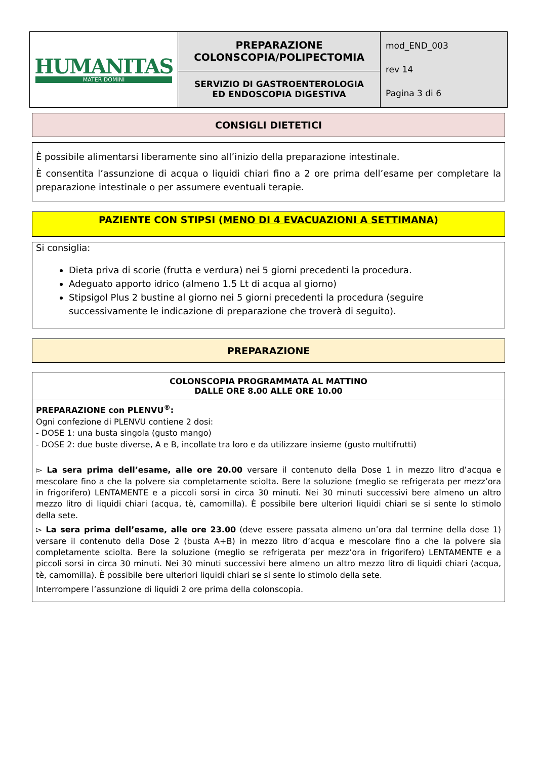| HUMANITAS MATER DOMINI | PREPARAZIONE COLONSCOPIA/POLIPECTOMIA | mod_END_003 rev 14 Pagina 3 di 6 |
| | SERVIZIO DI GASTROENTEROLOGIA ED ENDOSCOPIA DIGESTIVA | |
CONSIGLI DIETETICI
È possibile alimentarsi liberamente sino all’inizio della preparazione intestinale.
È consentita l’assunzione di acqua o liquidi chiari fino a 2 ore prima dell’esame per completare la preparazione intestinale o per assumere eventuali terapie.
PAZIENTE CON STIPSI (MENO DI 4 EVACUAZIONI A SETTIMANA)
Si consiglia:
Dieta priva di scorie (frutta e verdura) nei 5 giorni precedenti la procedura.
Adeguato apporto idrico (almeno 1.5 Lt di acqua al giorno)
Stipsigol Plus 2 bustine al giorno nei 5 giorni precedenti la procedura (seguire successivamente le indicazione di preparazione che troverà di seguito).
PREPARAZIONE
COLONSCOPIA PROGRAMMATA AL MATTINO
DALLE ORE 8.00 ALLE ORE 10.00
PREPARAZIONE con PLENVU<sup>®</sup>:
Ogni confezione di PLENVU contiene 2 dosi:
- DOSE 1: una busta singola (gusto mango)
- DOSE 2: due buste diverse, A e B, incollate tra loro e da utilizzare insieme (gusto multifrutti)
▻ La sera prima dell’esame, alle ore 20.00 versare il contenuto della Dose 1 in mezzo litro d’acqua e mescolare fino a che la polvere sia completamente sciolta. Bere la soluzione (meglio se refrigerata per mezz’ora in frigorifero) LENTAMENTE e a piccoli sorsi in circa 30 minuti. Nei 30 minuti successivi bere almeno un altro mezzo litro di liquidi chiari (acqua, tè, camomilla). È possibile bere ulteriori liquidi chiari se si sente lo stimolo della sete.
▻ La sera prima dell’esame, alle ore 23.00 (deve essere passata almeno un’ora dal termine della dose 1) versare il contenuto della Dose 2 (busta A+B) in mezzo litro d’acqua e mescolare fino a che la polvere sia completamente sciolta. Bere la soluzione (meglio se refrigerata per mezz’ora in frigorifero) LENTAMENTE e a piccoli sorsi in circa 30 minuti. Nei 30 minuti successivi bere almeno un altro mezzo litro di liquidi chiari (acqua, tè, camomilla). È possibile bere ulteriori liquidi chiari se si sente lo stimolo della sete.
Interrompere l’assunzione di liquidi 2 ore prima della colonscopia.